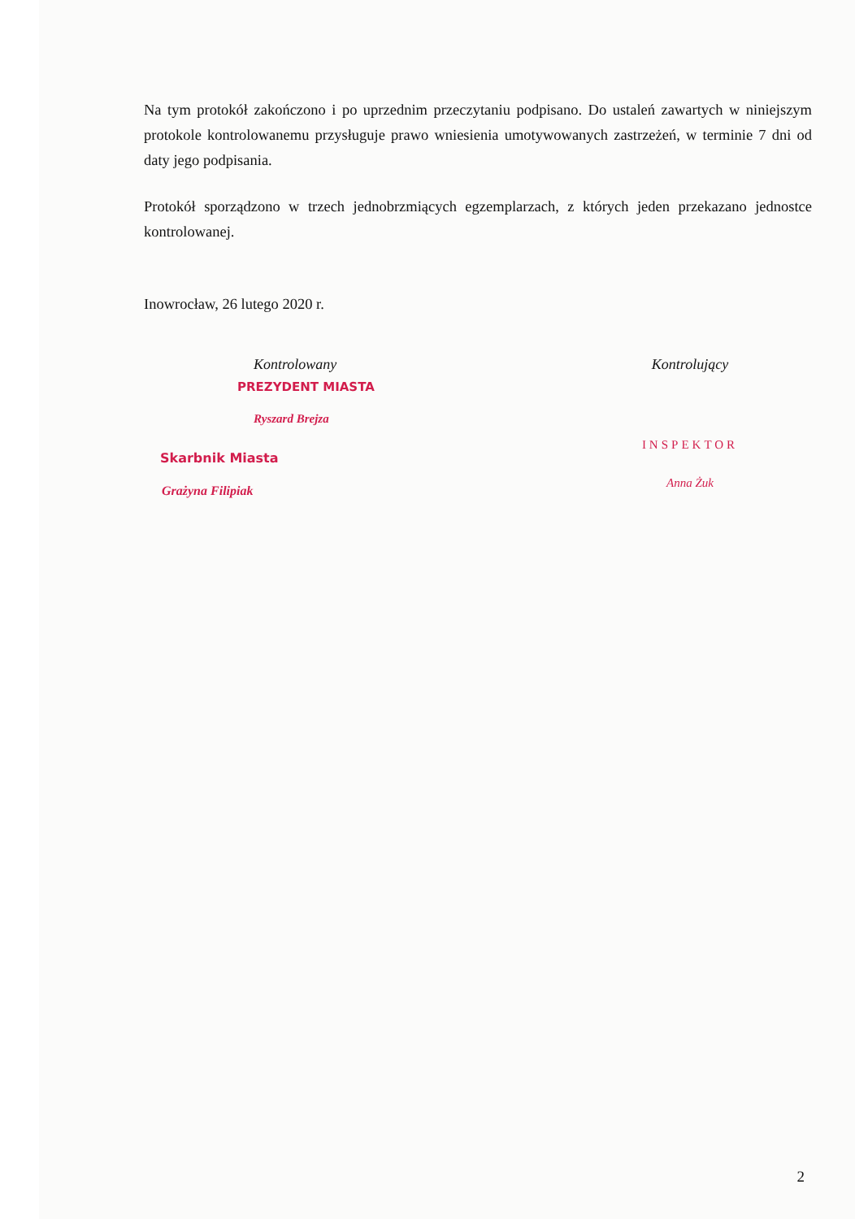Na tym protokół zakończono i po uprzednim przeczytaniu podpisano. Do ustaleń zawartych w niniejszym protokole kontrolowanemu przysługuje prawo wniesienia umotywowanych zastrzeżeń, w terminie 7 dni od daty jego podpisania.
Protokół sporządzono w trzech jednobrzmiących egzemplarzach, z których jeden przekazano jednostce kontrolowanej.
Inowrocław, 26 lutego 2020 r.
Kontrolowany
PREZYDENT MIASTA
Ryszard Brejza
Skarbnik Miasta
Grażyna Filipiak
Kontrolujący
INSPEKTOR
Anna Żuk
2